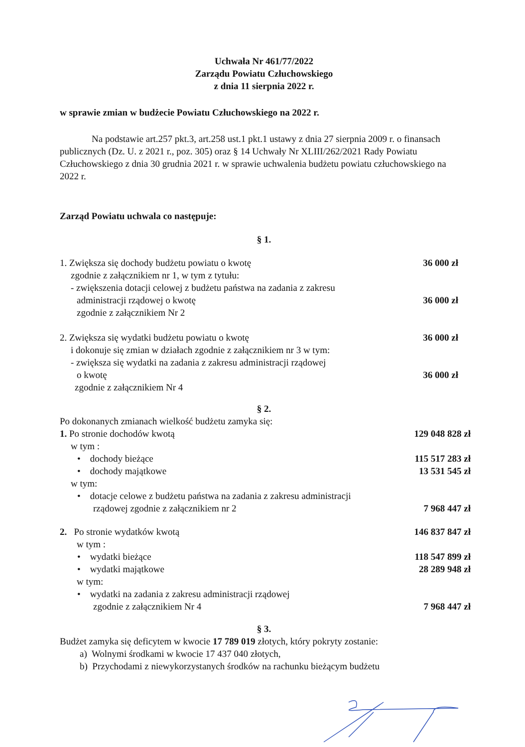Uchwała Nr 461/77/2022
Zarządu Powiatu Człuchowskiego
z dnia 11 sierpnia 2022 r.
w sprawie zmian w budżecie Powiatu Człuchowskiego na 2022 r.
Na podstawie art.257 pkt.3, art.258 ust.1 pkt.1 ustawy z dnia 27 sierpnia 2009 r. o finansach publicznych (Dz. U. z 2021 r., poz. 305) oraz § 14 Uchwały Nr XLIII/262/2021 Rady Powiatu Człuchowskiego z dnia 30 grudnia 2021 r. w sprawie uchwalenia budżetu powiatu człuchowskiego na 2022 r.
Zarząd Powiatu uchwala co następuje:
§ 1.
1. Zwiększa się dochody budżetu powiatu o kwotę 36 000 zł
zgodnie z załącznikiem nr 1, w tym z tytułu:
- zwiększenia dotacji celowej z budżetu państwa na zadania z zakresu
administracji rządowej o kwotę 36 000 zł
zgodnie z załącznikiem Nr 2
2. Zwiększa się wydatki budżetu powiatu o kwotę 36 000 zł
i dokonuje się zmian w działach zgodnie z załącznikiem nr 3 w tym:
- zwiększa się wydatki na zadania z zakresu administracji rządowej
o kwotę 36 000 zł
zgodnie z załącznikiem Nr 4
§ 2.
Po dokonanych zmianach wielkość budżetu zamyka się:
1. Po stronie dochodów kwotą 129 048 828 zł
w tym :
• dochody bieżące 115 517 283 zł
• dochody majątkowe 13 531 545 zł
w tym:
• dotacje celowe z budżetu państwa na zadania z zakresu administracji
rządowej zgodnie z załącznikiem nr 2 7 968 447 zł
2. Po stronie wydatków kwotą 146 837 847 zł
w tym :
• wydatki bieżące 118 547 899 zł
• wydatki majątkowe 28 289 948 zł
w tym:
• wydatki na zadania z zakresu administracji rządowej
zgodnie z załącznikiem Nr 4 7 968 447 zł
§ 3.
Budżet zamyka się deficytem w kwocie 17 789 019 złotych, który pokryty zostanie:
a) Wolnymi środkami w kwocie 17 437 040 złotych,
b) Przychodami z niewykorzystanych środków na rachunku bieżącym budżetu